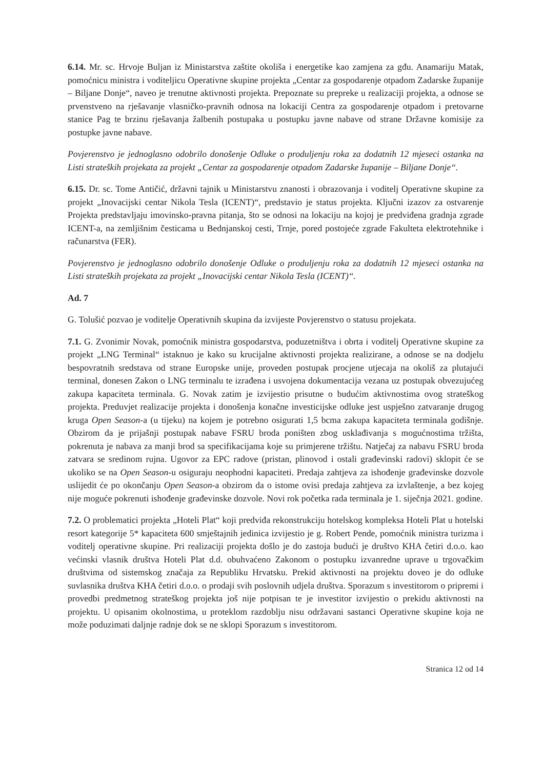6.14. Mr. sc. Hrvoje Buljan iz Ministarstva zaštite okoliša i energetike kao zamjena za gđu. Anamariju Matak, pomoćnicu ministra i voditeljicu Operativne skupine projekta „Centar za gospodarenje otpadom Zadarske županije – Biljane Donje“, naveo je trenutne aktivnosti projekta. Prepoznate su prepreke u realizaciji projekta, a odnose se prvenstveno na rješavanje vlasničko-pravnih odnosa na lokaciji Centra za gospodarenje otpadom i pretovarne stanice Pag te brzinu rješavanja žalbenih postupaka u postupku javne nabave od strane Državne komisije za postupke javne nabave.
Povjerenstvo je jednoglasno odobrilo donošenje Odluke o produljenju roka za dodatnih 12 mjeseci ostanka na Listi strateških projekata za projekt „Centar za gospodarenje otpadom Zadarske županije – Biljane Donje“.
6.15. Dr. sc. Tome Antičić, državni tajnik u Ministarstvu znanosti i obrazovanja i voditelj Operativne skupine za projekt „Inovacijski centar Nikola Tesla (ICENT)“, predstavio je status projekta. Ključni izazov za ostvarenje Projekta predstavljaju imovinsko-pravna pitanja, što se odnosi na lokaciju na kojoj je predviđena gradnja zgrade ICENT-a, na zemljišnim česticama u Bednjanskoj cesti, Trnje, pored postojeće zgrade Fakulteta elektrotehnike i računarstva (FER).
Povjerenstvo je jednoglasno odobrilo donošenje Odluke o produljenju roka za dodatnih 12 mjeseci ostanka na Listi strateških projekata za projekt „Inovacijski centar Nikola Tesla (ICENT)“.
Ad. 7
G. Tolušić pozvao je voditelje Operativnih skupina da izvijeste Povjerenstvo o statusu projekata.
7.1. G. Zvonimir Novak, pomoćnik ministra gospodarstva, poduzetništva i obrta i voditelj Operativne skupine za projekt „LNG Terminal“ istaknuo je kako su krucijalne aktivnosti projekta realizirane, a odnose se na dodjelu bespovratnih sredstava od strane Europske unije, proveden postupak procjene utjecaja na okoliš za plutajući terminal, donesen Zakon o LNG terminalu te izrađena i usvojena dokumentacija vezana uz postupak obvezujućeg zakupa kapaciteta terminala. G. Novak zatim je izvijestio prisutne o budućim aktivnostima ovog strateškog projekta. Preduvjet realizacije projekta i donošenja konačne investicijske odluke jest uspješno zatvaranje drugog kruga Open Season-a (u tijeku) na kojem je potrebno osigurati 1,5 bcma zakupa kapaciteta terminala godišnje. Obzirom da je prijašnji postupak nabave FSRU broda poništen zbog usklađivanja s mogućnostima tržišta, pokrenuta je nabava za manji brod sa specifikacijama koje su primjerene tržištu. Natječaj za nabavu FSRU broda zatvara se sredinom rujna. Ugovor za EPC radove (pristan, plinovod i ostali građevinski radovi) sklopit će se ukoliko se na Open Season-u osiguraju neophodni kapaciteti. Predaja zahtjeva za ishođenje građevinske dozvole uslijedit će po okončanju Open Season-a obzirom da o istome ovisi predaja zahtjeva za izvlaštenje, a bez kojeg nije moguće pokrenuti ishođenje građevinske dozvole. Novi rok početka rada terminala je 1. siječnja 2021. godine.
7.2. O problematici projekta „Hoteli Plat“ koji predviđa rekonstrukciju hotelskog kompleksa Hoteli Plat u hotelski resort kategorije 5* kapaciteta 600 smještajnih jedinica izvijestio je g. Robert Pende, pomoćnik ministra turizma i voditelj operativne skupine. Pri realizaciji projekta došlo je do zastoja budući je društvo KHA četiri d.o.o. kao većinski vlasnik društva Hoteli Plat d.d. obuhvaćeno Zakonom o postupku izvanredne uprave u trgovačkim društvima od sistemskog značaja za Republiku Hrvatsku. Prekid aktivnosti na projektu doveo je do odluke suvlasnika društva KHA četiri d.o.o. o prodaji svih poslovnih udjela društva. Sporazum s investitorom o pripremi i provedbi predmetnog strateškog projekta još nije potpisan te je investitor izvijestio o prekidu aktivnosti na projektu. U opisanim okolnostima, u proteklom razdoblju nisu održavani sastanci Operativne skupine koja ne može poduzimati daljnje radnje dok se ne sklopi Sporazum s investitorom.
Stranica 12 od 14